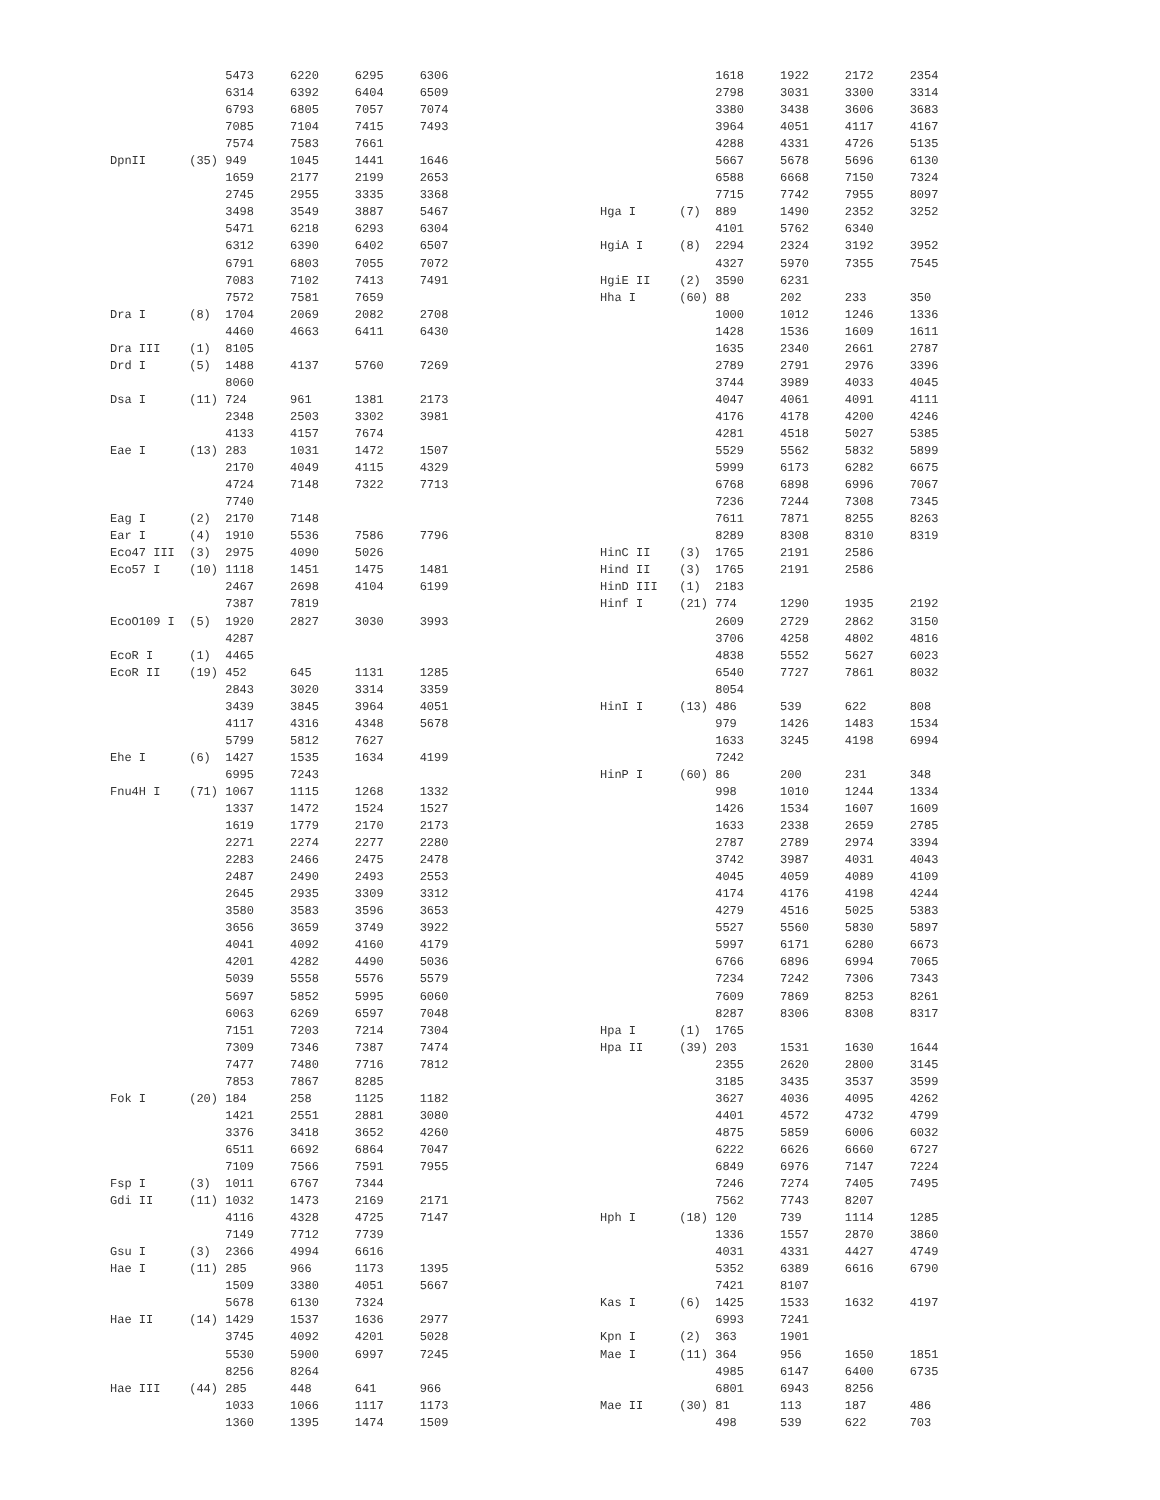5473     6220     6295     6306
                6314     6392     6404     6509
                6793     6805     7057     7074
                7085     7104     7415     7493
                7574     7583     7661
DpnII      (35) 949      1045     1441     1646
                1659     2177     2199     2653
                2745     2955     3335     3368
                3498     3549     3887     5467
                5471     6218     6293     6304
                6312     6390     6402     6507
                6791     6803     7055     7072
                7083     7102     7413     7491
                7572     7581     7659
Dra I      (8)  1704     2069     2082     2708
                4460     4663     6411     6430
Dra III    (1)  8105
Drd I      (5)  1488     4137     5760     7269
                8060
Dsa I      (11) 724      961      1381     2173
                2348     2503     3302     3981
                4133     4157     7674
Eae I      (13) 283      1031     1472     1507
                2170     4049     4115     4329
                4724     7148     7322     7713
                7740
Eag I      (2)  2170     7148
Ear I      (4)  1910     5536     7586     7796
Eco47 III  (3)  2975     4090     5026
Eco57 I    (10) 1118     1451     1475     1481
                2467     2698     4104     6199
                7387     7819
EcoO109 I  (5)  1920     2827     3030     3993
                4287
EcoR I     (1)  4465
EcoR II    (19) 452      645      1131     1285
                2843     3020     3314     3359
                3439     3845     3964     4051
                4117     4316     4348     5678
                5799     5812     7627
Ehe I      (6)  1427     1535     1634     4199
                6995     7243
Fnu4H I    (71) 1067     1115     1268     1332
                1337     1472     1524     1527
                1619     1779     2170     2173
                2271     2274     2277     2280
                2283     2466     2475     2478
                2487     2490     2493     2553
                2645     2935     3309     3312
                3580     3583     3596     3653
                3656     3659     3749     3922
                4041     4092     4160     4179
                4201     4282     4490     5036
                5039     5558     5576     5579
                5697     5852     5995     6060
                6063     6269     6597     7048
                7151     7203     7214     7304
                7309     7346     7387     7474
                7477     7480     7716     7812
                7853     7867     8285
Fok I      (20) 184      258      1125     1182
                1421     2551     2881     3080
                3376     3418     3652     4260
                6511     6692     6864     7047
                7109     7566     7591     7955
Fsp I      (3)  1011     6767     7344
Gdi II     (11) 1032     1473     2169     2171
                4116     4328     4725     7147
                7149     7712     7739
Gsu I      (3)  2366     4994     6616
Hae I      (11) 285      966      1173     1395
                1509     3380     4051     5667
                5678     6130     7324
Hae II     (14) 1429     1537     1636     2977
                3745     4092     4201     5028
                5530     5900     6997     7245
                8256     8264
Hae III    (44) 285      448      641      966
                1033     1066     1117     1173
                1360     1395     1474     1509
                1618     1922     2172     2354
                2798     3031     3300     3314
                3380     3438     3606     3683
                3964     4051     4117     4167
                4288     4331     4726     5135
                5667     5678     5696     6130
                6588     6668     7150     7324
                7715     7742     7955     8097
Hga I      (7)  889      1490     2352     3252
                4101     5762     6340
HgiA I     (8)  2294     2324     3192     3952
                4327     5970     7355     7545
HgiE II    (2)  3590     6231
Hha I      (60) 88       202      233      350
                1000     1012     1246     1336
                1428     1536     1609     1611
                1635     2340     2661     2787
                2789     2791     2976     3396
                3744     3989     4033     4045
                4047     4061     4091     4111
                4176     4178     4200     4246
                4281     4518     5027     5385
                5529     5562     5832     5899
                5999     6173     6282     6675
                6768     6898     6996     7067
                7236     7244     7308     7345
                7611     7871     8255     8263
                8289     8308     8310     8319
HinC II    (3)  1765     2191     2586
Hind II    (3)  1765     2191     2586
HinD III   (1)  2183
Hinf I     (21) 774      1290     1935     2192
                2609     2729     2862     3150
                3706     4258     4802     4816
                4838     5552     5627     6023
                6540     7727     7861     8032
                8054
HinI I     (13) 486      539      622      808
                979      1426     1483     1534
                1633     3245     4198     6994
                7242
HinP I     (60) 86       200      231      348
                998      1010     1244     1334
                1426     1534     1607     1609
                1633     2338     2659     2785
                2787     2789     2974     3394
                3742     3987     4031     4043
                4045     4059     4089     4109
                4174     4176     4198     4244
                4279     4516     5025     5383
                5527     5560     5830     5897
                5997     6171     6280     6673
                6766     6896     6994     7065
                7234     7242     7306     7343
                7609     7869     8253     8261
                8287     8306     8308     8317
Hpa I      (1)  1765
Hpa II     (39) 203      1531     1630     1644
                2355     2620     2800     3145
                3185     3435     3537     3599
                3627     4036     4095     4262
                4401     4572     4732     4799
                4875     5859     6006     6032
                6222     6626     6660     6727
                6849     6976     7147     7224
                7246     7274     7405     7495
                7562     7743     8207
Hph I      (18) 120      739      1114     1285
                1336     1557     2870     3860
                4031     4331     4427     4749
                5352     6389     6616     6790
                7421     8107
Kas I      (6)  1425     1533     1632     4197
                6993     7241
Kpn I      (2)  363      1901
Mae I      (11) 364      956      1650     1851
                4985     6147     6400     6735
                6801     6943     8256
Mae II     (30) 81       113      187      486
                498      539      622      703